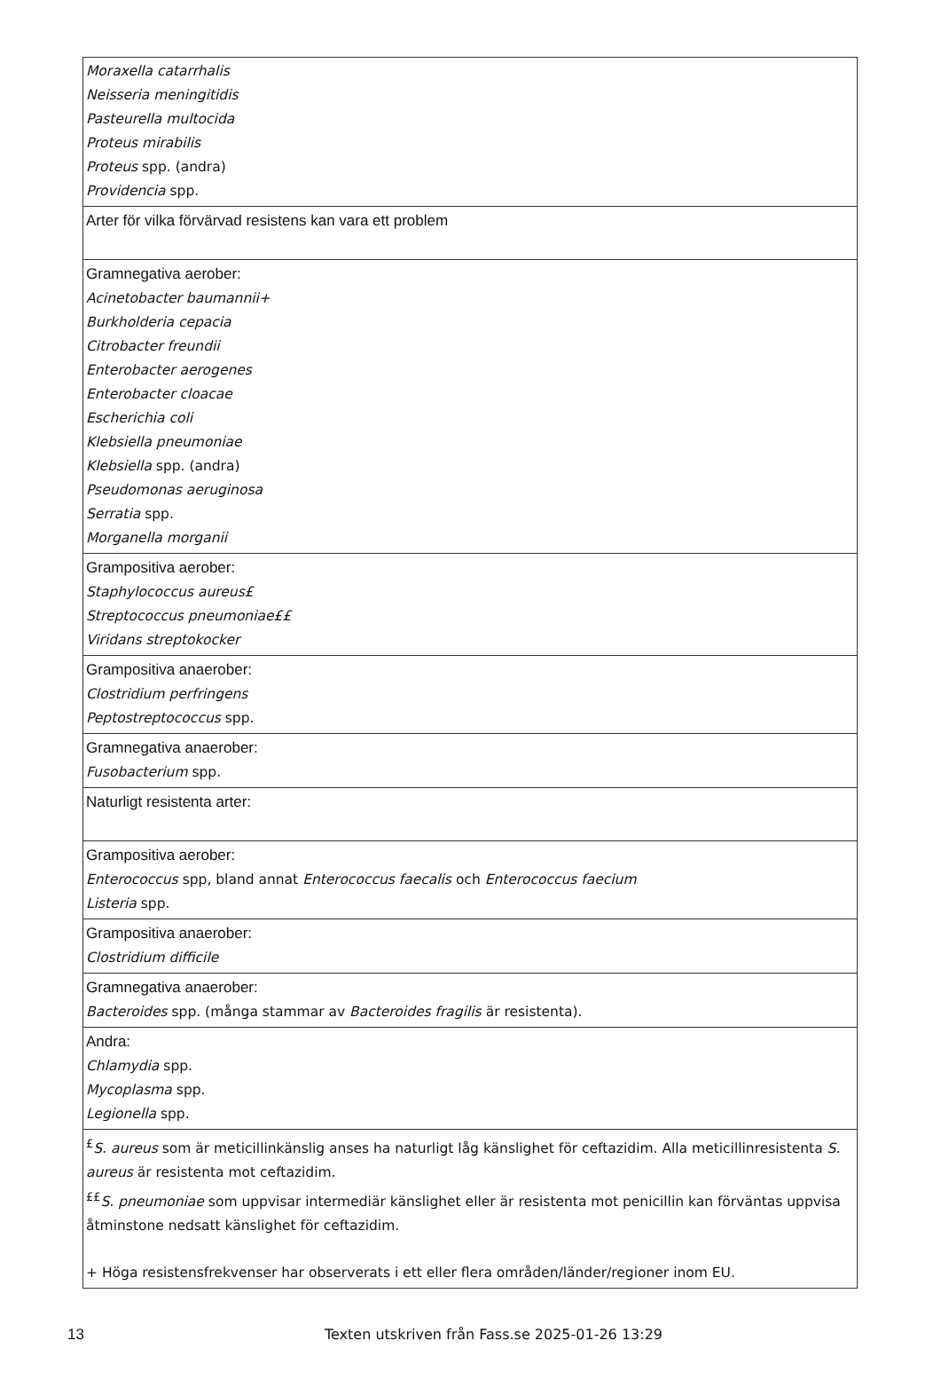| Moraxella catarrhalis Neisseria meningitidis Pasteurella multocida Proteus mirabilis Proteus spp. (andra) Providencia spp. |
| Arter för vilka förvärvad resistens kan vara ett problem |
| Gramnegativa aerober: Acinetobacter baumannii+ Burkholderia cepacia Citrobacter freundii Enterobacter aerogenes Enterobacter cloacae Escherichia coli Klebsiella pneumoniae Klebsiella spp. (andra) Pseudomonas aeruginosa Serratia spp. Morganella morganii |
| Grampositiva aerober: Staphylococcus aureus£ Streptococcus pneumoniae££ Viridans streptokocker |
| Grampositiva anaerober: Clostridium perfringens Peptostreptococcus spp. |
| Gramnegativa anaerober: Fusobacterium spp. |
| Naturligt resistenta arter: |
| Grampositiva aerober: Enterococcus spp, bland annat Enterococcus faecalis och Enterococcus faecium Listeria spp. |
| Grampositiva anaerober: Clostridium difficile |
| Gramnegativa anaerober: Bacteroides spp. (många stammar av Bacteroides fragilis är resistenta). |
| Andra: Chlamydia spp. Mycoplasma spp. Legionella spp. |
| <sup>£</sup> S. aureus som är meticillinkänslig anses ha naturligt låg känslighet för ceftazidim. Alla meticillinresistenta S. aureus är resistenta mot ceftazidim. <sup>££</sup> S. pneumoniae som uppvisar intermediär känslighet eller är resistenta mot penicillin kan förväntas uppvisa åtminstone nedsatt känslighet för ceftazidim. + Höga resistensfrekvenser har observerats i ett eller flera områden/länder/regioner inom EU. |
13 Texten utskriven från Fass.se 2025-01-26 13:29